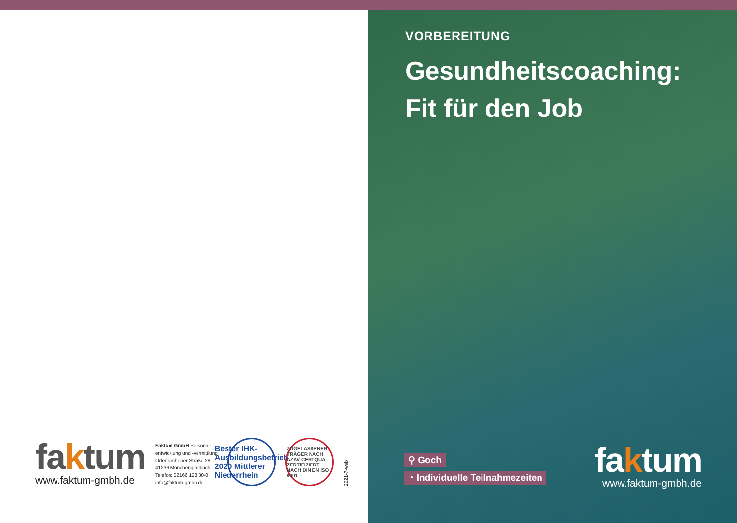faktum
www.faktum-gmbh.de
Faktum GmbH Personal-
entwicklung und -vermittlung
Odenkirchener Straße 28
41236 Mönchengladbach
Telefon: 02166 128 30-0
info@faktum-gmbh.de
Bester IHK-Ausbildungsbetrieb 2020 Mittlerer Niederrhein
ZUGELASSENER TRÄGER NACH AZAV CERTQUA ZERTIFIZIERT NACH DIN EN ISO 9001
2021-7-web
VORBEREITUNG
Gesundheitscoaching:
Fit für den Job
⚲ Goch
◔ Individuelle Teilnahmezeiten
faktum
www.faktum-gmbh.de